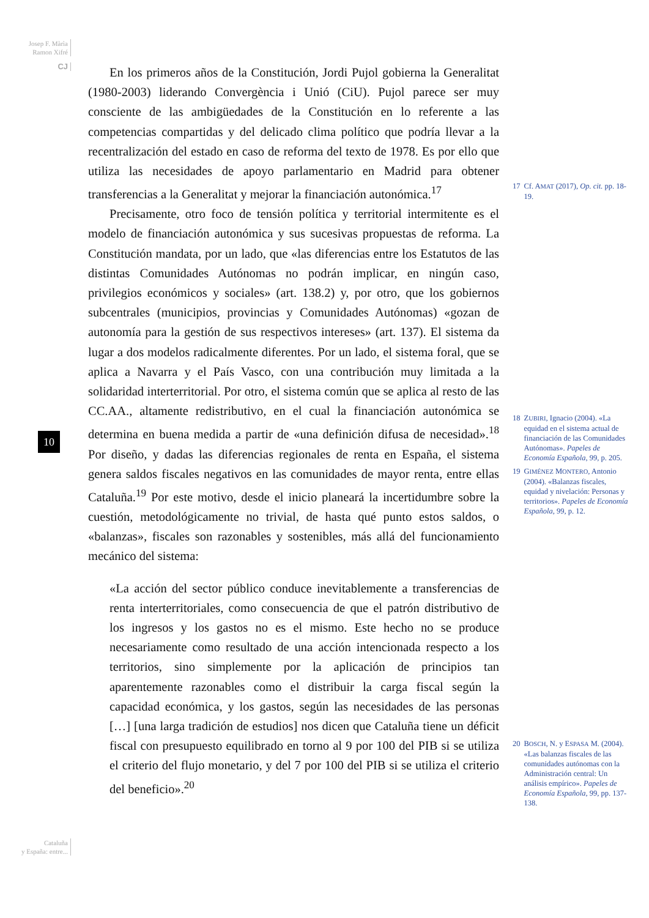Josep F. Màrìa
Ramon Xifré
CJ
10
Cataluña
y España: entre...
En los primeros años de la Constitución, Jordi Pujol gobierna la Generalitat (1980-2003) liderando Convergència i Unió (CiU). Pujol parece ser muy consciente de las ambigüedades de la Constitución en lo referente a las competencias compartidas y del delicado clima político que podría llevar a la recentralización del estado en caso de reforma del texto de 1978. Es por ello que utiliza las necesidades de apoyo parlamentario en Madrid para obtener transferencias a la Generalitat y mejorar la financiación autonómica.<sup>17</sup>
Precisamente, otro foco de tensión política y territorial intermitente es el modelo de financiación autonómica y sus sucesivas propuestas de reforma. La Constitución mandata, por un lado, que «las diferencias entre los Estatutos de las distintas Comunidades Autónomas no podrán implicar, en ningún caso, privilegios económicos y sociales» (art. 138.2) y, por otro, que los gobiernos subcentrales (municipios, provincias y Comunidades Autónomas) «gozan de autonomía para la gestión de sus respectivos intereses» (art. 137). El sistema da lugar a dos modelos radicalmente diferentes. Por un lado, el sistema foral, que se aplica a Navarra y el País Vasco, con una contribución muy limitada a la solidaridad interterritorial. Por otro, el sistema común que se aplica al resto de las CC.AA., altamente redistributivo, en el cual la financiación autonómica se determina en buena medida a partir de «una definición difusa de necesidad».<sup>18</sup> Por diseño, y dadas las diferencias regionales de renta en España, el sistema genera saldos fiscales negativos en las comunidades de mayor renta, entre ellas Cataluña.<sup>19</sup> Por este motivo, desde el inicio planeará la incertidumbre sobre la cuestión, metodológicamente no trivial, de hasta qué punto estos saldos, o «balanzas», fiscales son razonables y sostenibles, más allá del funcionamiento mecánico del sistema:
«La acción del sector público conduce inevitablemente a transferencias de renta interterritoriales, como consecuencia de que el patrón distributivo de los ingresos y los gastos no es el mismo. Este hecho no se produce necesariamente como resultado de una acción intencionada respecto a los territorios, sino simplemente por la aplicación de principios tan aparentemente razonables como el distribuir la carga fiscal según la capacidad económica, y los gastos, según las necesidades de las personas […] [una larga tradición de estudios] nos dicen que Cataluña tiene un déficit fiscal con presupuesto equilibrado en torno al 9 por 100 del PIB si se utiliza el criterio del flujo monetario, y del 7 por 100 del PIB si se utiliza el criterio del beneficio».<sup>20</sup>
17 Cf. AMAT (2017), Op. cit. pp. 18-19.
18 ZUBIRI, Ignacio (2004). «La equidad en el sistema actual de financiación de las Comunidades Autónomas». Papeles de Economía Española, 99, p. 205.
19 GIMÉNEZ MONTERO, Antonio (2004). «Balanzas fiscales, equidad y nivelación: Personas y territorios». Papeles de Economía Española, 99, p. 12.
20 BOSCH, N. y ESPASA M. (2004). «Las balanzas fiscales de las comunidades autónomas con la Administración central: Un análisis empírico». Papeles de Economía Española, 99, pp. 137-138.